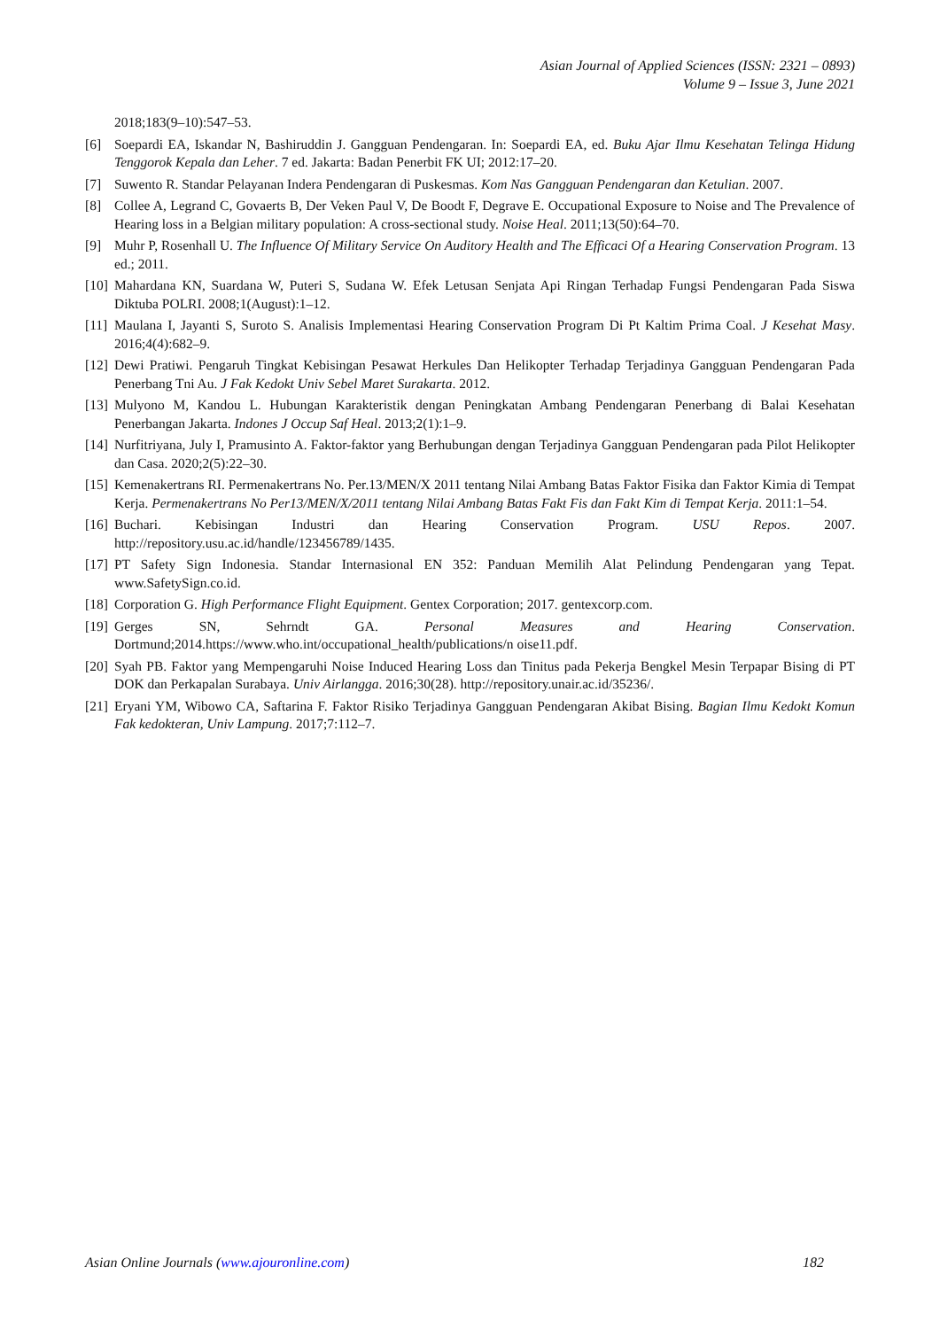Asian Journal of Applied Sciences (ISSN: 2321 – 0893)
Volume 9 – Issue 3, June 2021
2018;183(9–10):547–53.
[6] Soepardi EA, Iskandar N, Bashiruddin J. Gangguan Pendengaran. In: Soepardi EA, ed. Buku Ajar Ilmu Kesehatan Telinga Hidung Tenggorok Kepala dan Leher. 7 ed. Jakarta: Badan Penerbit FK UI; 2012:17–20.
[7] Suwento R. Standar Pelayanan Indera Pendengaran di Puskesmas. Kom Nas Gangguan Pendengaran dan Ketulian. 2007.
[8] Collee A, Legrand C, Govaerts B, Der Veken Paul V, De Boodt F, Degrave E. Occupational Exposure to Noise and The Prevalence of Hearing loss in a Belgian military population: A cross-sectional study. Noise Heal. 2011;13(50):64–70.
[9] Muhr P, Rosenhall U. The Influence Of Military Service On Auditory Health and The Efficaci Of a Hearing Conservation Program. 13 ed.; 2011.
[10] Mahardana KN, Suardana W, Puteri S, Sudana W. Efek Letusan Senjata Api Ringan Terhadap Fungsi Pendengaran Pada Siswa Diktuba POLRI. 2008;1(August):1–12.
[11] Maulana I, Jayanti S, Suroto S. Analisis Implementasi Hearing Conservation Program Di Pt Kaltim Prima Coal. J Kesehat Masy. 2016;4(4):682–9.
[12] Dewi Pratiwi. Pengaruh Tingkat Kebisingan Pesawat Herkules Dan Helikopter Terhadap Terjadinya Gangguan Pendengaran Pada Penerbang Tni Au. J Fak Kedokt Univ Sebel Maret Surakarta. 2012.
[13] Mulyono M, Kandou L. Hubungan Karakteristik dengan Peningkatan Ambang Pendengaran Penerbang di Balai Kesehatan Penerbangan Jakarta. Indones J Occup Saf Heal. 2013;2(1):1–9.
[14] Nurfitriyana, July I, Pramusinto A. Faktor-faktor yang Berhubungan dengan Terjadinya Gangguan Pendengaran pada Pilot Helikopter dan Casa. 2020;2(5):22–30.
[15] Kemenakertrans RI. Permenakertrans No. Per.13/MEN/X 2011 tentang Nilai Ambang Batas Faktor Fisika dan Faktor Kimia di Tempat Kerja. Permenakertrans No Per13/MEN/X/2011 tentang Nilai Ambang Batas Fakt Fis dan Fakt Kim di Tempat Kerja. 2011:1–54.
[16] Buchari. Kebisingan Industri dan Hearing Conservation Program. USU Repos. 2007. http://repository.usu.ac.id/handle/123456789/1435.
[17] PT Safety Sign Indonesia. Standar Internasional EN 352: Panduan Memilih Alat Pelindung Pendengaran yang Tepat. www.SafetySign.co.id.
[18] Corporation G. High Performance Flight Equipment. Gentex Corporation; 2017. gentexcorp.com.
[19] Gerges SN, Sehrndt GA. Personal Measures and Hearing Conservation. Dortmund;2014.https://www.who.int/occupational_health/publications/n oise11.pdf.
[20] Syah PB. Faktor yang Mempengaruhi Noise Induced Hearing Loss dan Tinitus pada Pekerja Bengkel Mesin Terpapar Bising di PT DOK dan Perkapalan Surabaya. Univ Airlangga. 2016;30(28). http://repository.unair.ac.id/35236/.
[21] Eryani YM, Wibowo CA, Saftarina F. Faktor Risiko Terjadinya Gangguan Pendengaran Akibat Bising. Bagian Ilmu Kedokt Komun Fak kedokteran, Univ Lampung. 2017;7:112–7.
Asian Online Journals (www.ajouronline.com) 182